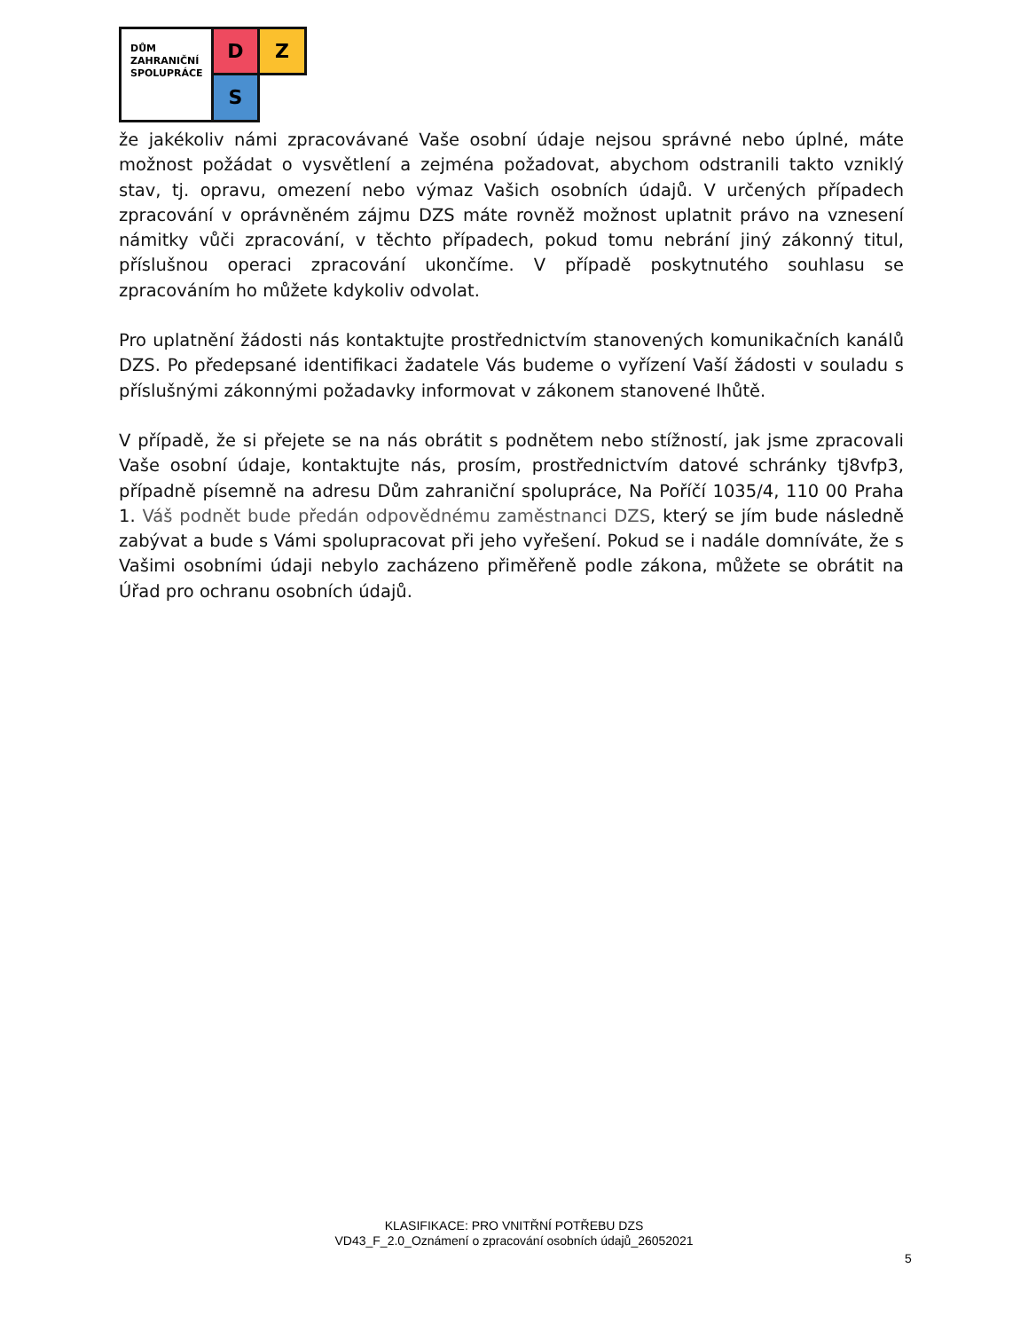DŮM
ZAHRANIČNÍ
SPOLUPRÁCE
D Z
S
že jakékoliv námi zpracovávané Vaše osobní údaje nejsou správné nebo úplné, máte možnost požádat o vysvětlení a zejména požadovat, abychom odstranili takto vzniklý stav, tj. opravu, omezení nebo výmaz Vašich osobních údajů. V určených případech zpracování v oprávněném zájmu DZS máte rovněž možnost uplatnit právo na vznesení námitky vůči zpracování, v těchto případech, pokud tomu nebrání jiný zákonný titul, příslušnou operaci zpracování ukončíme. V případě poskytnutého souhlasu se zpracováním ho můžete kdykoliv odvolat.
Pro uplatnění žádosti nás kontaktujte prostřednictvím stanovených komunikačních kanálů DZS. Po předepsané identifikaci žadatele Vás budeme o vyřízení Vaší žádosti v souladu s příslušnými zákonnými požadavky informovat v zákonem stanovené lhůtě.
V případě, že si přejete se na nás obrátit s podnětem nebo stížností, jak jsme zpracovali Vaše osobní údaje, kontaktujte nás, prosím, prostřednictvím datové schránky tj8vfp3, případně písemně na adresu Dům zahraniční spolupráce, Na Poříčí 1035/4, 110 00 Praha 1. Váš podnět bude předán odpovědnému zaměstnanci DZS, který se jím bude následně zabývat a bude s Vámi spolupracovat při jeho vyřešení. Pokud se i nadále domníváte, že s Vašimi osobními údaji nebylo zacházeno přiměřeně podle zákona, můžete se obrátit na Úřad pro ochranu osobních údajů.
KLASIFIKACE: PRO VNITŘNÍ POTŘEBU DZS
VD43_F_2.0_Oznámení o zpracování osobních údajů_26052021
5